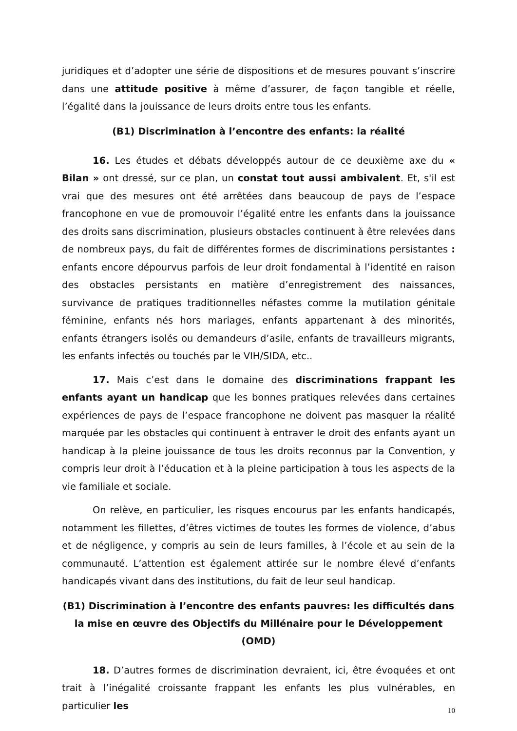juridiques et d’adopter une série de dispositions et de mesures pouvant s’inscrire dans une attitude positive à même d’assurer, de façon tangible et réelle, l’égalité dans la jouissance de leurs droits entre tous les enfants.
(B1) Discrimination à l’encontre des enfants: la réalité
16. Les études et débats développés autour de ce deuxième axe du « Bilan » ont dressé, sur ce plan, un constat tout aussi ambivalent. Et, s'il est vrai que des mesures ont été arrêtées dans beaucoup de pays de l’espace francophone en vue de promouvoir l’égalité entre les enfants dans la jouissance des droits sans discrimination, plusieurs obstacles continuent à être relevées dans de nombreux pays, du fait de différentes formes de discriminations persistantes : enfants encore dépourvus parfois de leur droit fondamental à l’identité en raison des obstacles persistants en matière d’enregistrement des naissances, survivance de pratiques traditionnelles néfastes comme la mutilation génitale féminine, enfants nés hors mariages, enfants appartenant à des minorités, enfants étrangers isolés ou demandeurs d’asile, enfants de travailleurs migrants, les enfants infectés ou touchés par le VIH/SIDA, etc..
17. Mais c’est dans le domaine des discriminations frappant les enfants ayant un handicap que les bonnes pratiques relevées dans certaines expériences de pays de l’espace francophone ne doivent pas masquer la réalité marquée par les obstacles qui continuent à entraver le droit des enfants ayant un handicap à la pleine jouissance de tous les droits reconnus par la Convention, y compris leur droit à l’éducation et à la pleine participation à tous les aspects de la vie familiale et sociale.
On relève, en particulier, les risques encourus par les enfants handicapés, notamment les fillettes, d’êtres victimes de toutes les formes de violence, d’abus et de négligence, y compris au sein de leurs familles, à l’école et au sein de la communauté. L’attention est également attirée sur le nombre élevé d’enfants handicapés vivant dans des institutions, du fait de leur seul handicap.
(B1) Discrimination à l’encontre des enfants pauvres: les difficultés dans la mise en œuvre des Objectifs du Millénaire pour le Développement (OMD)
18. D’autres formes de discrimination devraient, ici, être évoquées et ont trait à l’inégalité croissante frappant les enfants les plus vulnérables, en particulier les
10